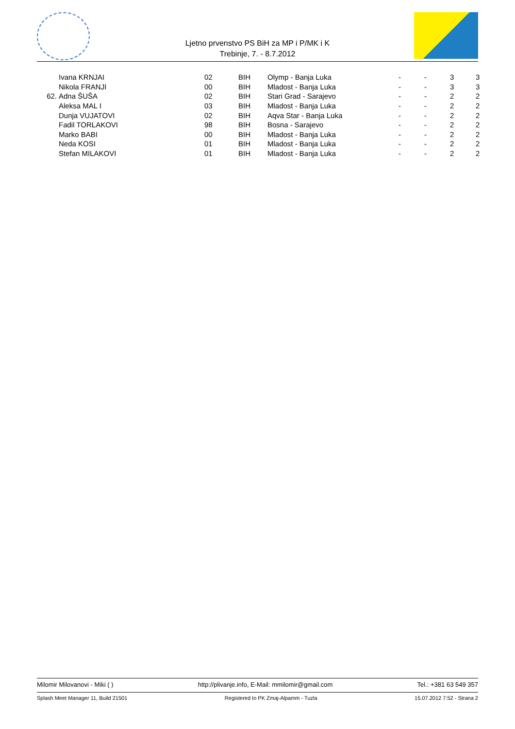Ljetno prvenstvo PS BiH za MP i P/MK i K
Trebinje, 7. - 8.7.2012
| | Ivana KRNJAI | 02 | BIH | Olymp - Banja Luka | - | - | 3 | 3 |
| | Nikola FRANJI | 00 | BIH | Mladost - Banja Luka | - | - | 3 | 3 |
| 62. | Adna ŠUŠA | 02 | BIH | Stari Grad - Sarajevo | - | - | 2 | 2 |
| | Aleksa MAL I | 03 | BIH | Mladost - Banja Luka | - | - | 2 | 2 |
| | Dunja VUJATOVI | 02 | BIH | Aqva Star - Banja Luka | - | - | 2 | 2 |
| | Fadil TORLAKOVI | 98 | BIH | Bosna - Sarajevo | - | - | 2 | 2 |
| | Marko BABI | 00 | BIH | Mladost - Banja Luka | - | - | 2 | 2 |
| | Neda KOSI | 01 | BIH | Mladost - Banja Luka | - | - | 2 | 2 |
| | Stefan MILAKOVI | 01 | BIH | Mladost - Banja Luka | - | - | 2 | 2 |
Milomir Milovanovi - Miki ( ) http://plivanje.info, E-Mail: mmilomir@gmail.com Tel.: +381 63 549 357
Splash Meet Manager 11, Build 21501 Registered to PK Zmaj-Alpamm - Tuzla 15.07.2012 7:52 - Strana 2